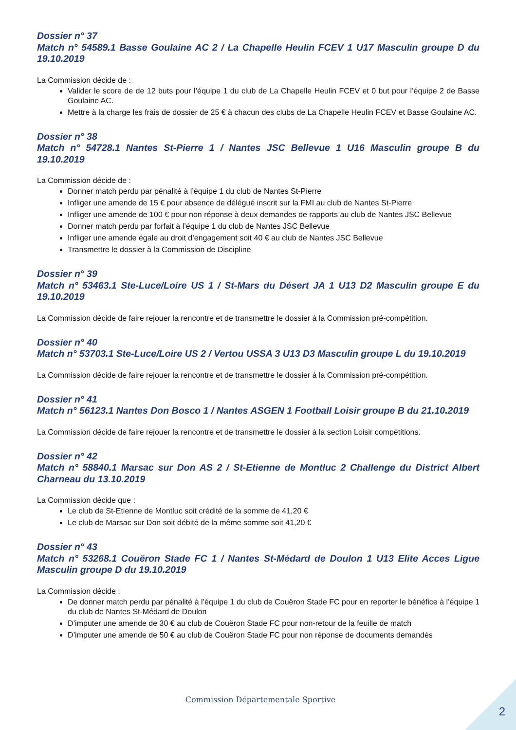Dossier n° 37
Match n° 54589.1 Basse Goulaine AC 2 / La Chapelle Heulin FCEV 1 U17 Masculin groupe D du 19.10.2019
La Commission décide de :
Valider le score de de 12 buts pour l’équipe 1 du club de La Chapelle Heulin FCEV et 0 but pour l’équipe 2 de Basse Goulaine AC.
Mettre à la charge les frais de dossier de 25 € à chacun des clubs de La Chapelle Heulin FCEV et Basse Goulaine AC.
Dossier n° 38
Match n° 54728.1 Nantes St-Pierre 1 / Nantes JSC Bellevue 1 U16 Masculin groupe B du 19.10.2019
La Commission décide de :
Donner match perdu par pénalité à l’équipe 1 du club de Nantes St-Pierre
Infliger une amende de 15 € pour absence de délégué inscrit sur la FMI au club de Nantes St-Pierre
Infliger une amende de 100 € pour non réponse à deux demandes de rapports au club de Nantes JSC Bellevue
Donner match perdu par forfait à l’équipe 1 du club de Nantes JSC Bellevue
Infliger une amende égale au droit d’engagement soit 40 € au club de Nantes JSC Bellevue
Transmettre le dossier à la Commission de Discipline
Dossier n° 39
Match n° 53463.1 Ste-Luce/Loire US 1 / St-Mars du Désert JA 1 U13 D2 Masculin groupe E du 19.10.2019
La Commission décide de faire rejouer la rencontre et de transmettre le dossier à la Commission pré-compétition.
Dossier n° 40
Match n° 53703.1 Ste-Luce/Loire US 2 / Vertou USSA 3 U13 D3 Masculin groupe L du 19.10.2019
La Commission décide de faire rejouer la rencontre et de transmettre le dossier à la Commission pré-compétition.
Dossier n° 41
Match n° 56123.1 Nantes Don Bosco 1 / Nantes ASGEN 1 Football Loisir groupe B du 21.10.2019
La Commission décide de faire rejouer la rencontre et de transmettre le dossier à la section Loisir compétitions.
Dossier n° 42
Match n° 58840.1 Marsac sur Don AS 2 / St-Etienne de Montluc 2 Challenge du District Albert Charneau du 13.10.2019
La Commission décide que :
Le club de St-Etienne de Montluc soit crédité de la somme de 41,20 €
Le club de Marsac sur Don soit débité de la même somme soit 41,20 €
Dossier n° 43
Match n° 53268.1 Couëron Stade FC 1 / Nantes St-Médard de Doulon 1 U13 Elite Acces Ligue Masculin groupe D du 19.10.2019
La Commission décide :
De donner match perdu par pénalité à l’équipe 1 du club de Couëron Stade FC pour en reporter le bénéfice à l’équipe 1 du club de Nantes St-Médard de Doulon
D’imputer une amende de 30 € au club de Couëron Stade FC pour non-retour de la feuille de match
D’imputer une amende de 50 € au club de Couëron Stade FC pour non réponse de documents demandés
Commission Départementale Sportive
2